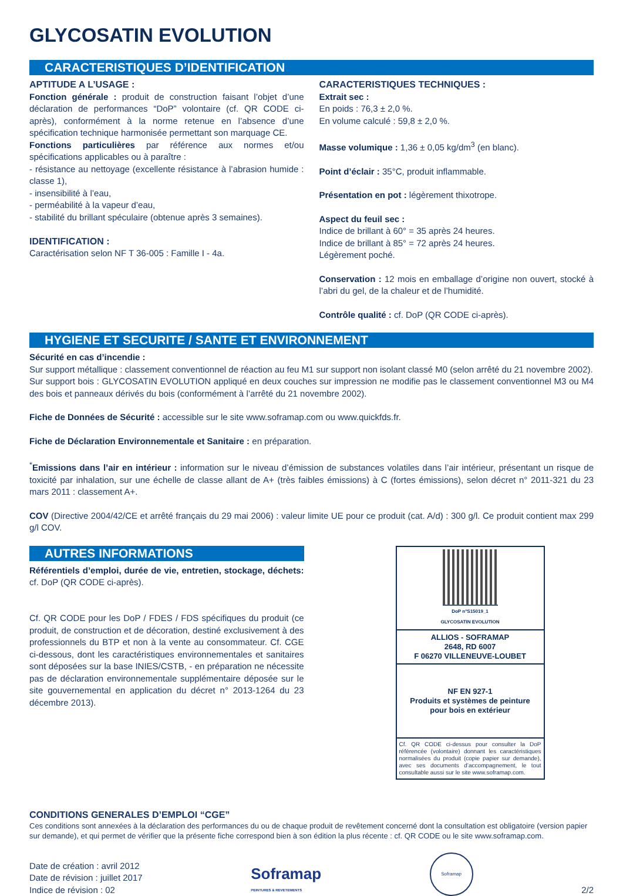GLYCOSATIN EVOLUTION
CARACTERISTIQUES D’IDENTIFICATION
APTITUDE A L’USAGE :
Fonction générale : produit de construction faisant l’objet d’une déclaration de performances “DoP” volontaire (cf. QR CODE ci-après), conformément à la norme retenue en l’absence d’une spécification technique harmonisée permettant son marquage CE.
Fonctions particulières par référence aux normes et/ou spécifications applicables ou à paraître :
- résistance au nettoyage (excellente résistance à l’abrasion humide : classe 1),
- insensibilité à l’eau,
- perméabilité à la vapeur d’eau,
- stabilité du brillant spéculaire (obtenue après 3 semaines).
IDENTIFICATION :
Caractérisation selon NF T 36-005 : Famille I - 4a.
CARACTERISTIQUES TECHNIQUES :
Extrait sec :
En poids : 76,3 ± 2,0 %.
En volume calculé : 59,8 ± 2,0 %.
Masse volumique : 1,36 ± 0,05 kg/dm<sup>3</sup> (en blanc).
Point d’éclair : 35°C, produit inflammable.
Présentation en pot : légèrement thixotrope.
Aspect du feuil sec :
Indice de brillant à 60° = 35 après 24 heures.
Indice de brillant à 85° = 72 après 24 heures.
Légèrement poché.
Conservation : 12 mois en emballage d’origine non ouvert, stocké à l’abri du gel, de la chaleur et de l’humidité.
Contrôle qualité : cf. DoP (QR CODE ci-après).
HYGIENE ET SECURITE / SANTE ET ENVIRONNEMENT
Sécurité en cas d’incendie :
Sur support métallique : classement conventionnel de réaction au feu M1 sur support non isolant classé M0 (selon arrêté du 21 novembre 2002).
Sur support bois : GLYCOSATIN EVOLUTION appliqué en deux couches sur impression ne modifie pas le classement conventionnel M3 ou M4 des bois et panneaux dérivés du bois (conformément à l’arrêté du 21 novembre 2002).
Fiche de Données de Sécurité : accessible sur le site www.soframap.com ou www.quickfds.fr.
Fiche de Déclaration Environnementale et Sanitaire : en préparation.
<sup>*</sup> Emissions dans l’air en intérieur : information sur le niveau d’émission de substances volatiles dans l’air intérieur, présentant un risque de toxicité par inhalation, sur une échelle de classe allant de A+ (très faibles émissions) à C (fortes émissions), selon décret n° 2011-321 du 23 mars 2011 : classement A+.
COV (Directive 2004/42/CE et arrêté français du 29 mai 2006) : valeur limite UE pour ce produit (cat. A/d) : 300 g/l. Ce produit contient max 299 g/l COV.
AUTRES INFORMATIONS
Référentiels d’emploi, durée de vie, entretien, stockage, déchets: cf. DoP (QR CODE ci-après).
Cf. QR CODE pour les DoP / FDES / FDS spécifiques du produit (ce produit, de construction et de décoration, destiné exclusivement à des professionnels du BTP et non à la vente au consommateur. Cf. CGE ci-dessous, dont les caractéristiques environnementales et sanitaires sont déposées sur la base INIES/CSTB, - en préparation ne nécessite pas de déclaration environnementale supplémentaire déposée sur le site gouvernemental en application du décret n° 2013-1264 du 23 décembre 2013).
DoP n°S15019_1
GLYCOSATIN EVOLUTION
ALLIOS - SOFRAMAP
2648, RD 6007
F 06270 VILLENEUVE-LOUBET
NF EN 927-1
Produits et systèmes de peinture
pour bois en extérieur
Cf. QR CODE ci-dessus pour consulter la DoP référencée (volontaire) donnant les caractéristiques normalisées du produit (copie papier sur demande), avec ses documents d’accompagnement, le tout consultable aussi sur le site www.soframap.com.
CONDITIONS GENERALES D’EMPLOI “CGE”
Ces conditions sont annexées à la déclaration des performances du ou de chaque produit de revêtement concerné dont la consultation est obligatoire (version papier sur demande), et qui permet de vérifier que la présente fiche correspond bien à son édition la plus récente : cf. QR CODE ou le site www.soframap.com.
Date de création : avril 2012
Date de révision : juillet 2017
Indice de révision : 02
Soframap
PEINTURES & REVETEMENTS
Soframap
2/2